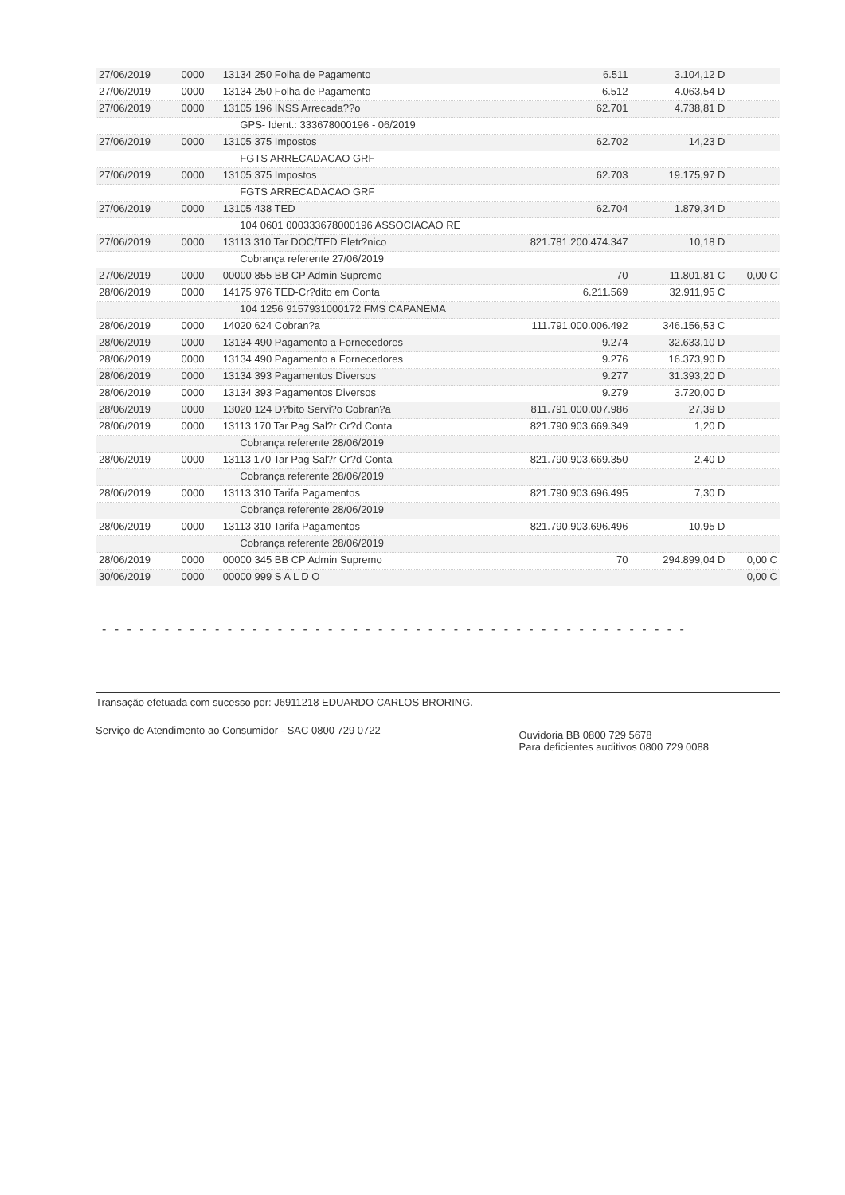| 27/06/2019 | 0000 | 13134 250 Folha de Pagamento | 6.511 | 3.104,12 D | |
| 27/06/2019 | 0000 | 13134 250 Folha de Pagamento | 6.512 | 4.063,54 D | |
| 27/06/2019 | 0000 | 13105 196 INSS Arrecada??o | 62.701 | 4.738,81 D | |
| | | GPS- Ident.: 333678000196 - 06/2019 | | | |
| 27/06/2019 | 0000 | 13105 375 Impostos | 62.702 | 14,23 D | |
| | | FGTS ARRECADACAO GRF | | | |
| 27/06/2019 | 0000 | 13105 375 Impostos | 62.703 | 19.175,97 D | |
| | | FGTS ARRECADACAO GRF | | | |
| 27/06/2019 | 0000 | 13105 438 TED | 62.704 | 1.879,34 D | |
| | | 104 0601 000333678000196 ASSOCIACAO RE | | | |
| 27/06/2019 | 0000 | 13113 310 Tar DOC/TED Eletr?nico | 821.781.200.474.347 | 10,18 D | |
| | | Cobrança referente 27/06/2019 | | | |
| 27/06/2019 | 0000 | 00000 855 BB CP Admin Supremo | 70 | 11.801,81 C | 0,00 C |
| 28/06/2019 | 0000 | 14175 976 TED-Cr?dito em Conta | 6.211.569 | 32.911,95 C | |
| | | 104 1256 9157931000172 FMS CAPANEMA | | | |
| 28/06/2019 | 0000 | 14020 624 Cobran?a | 111.791.000.006.492 | 346.156,53 C | |
| 28/06/2019 | 0000 | 13134 490 Pagamento a Fornecedores | 9.274 | 32.633,10 D | |
| 28/06/2019 | 0000 | 13134 490 Pagamento a Fornecedores | 9.276 | 16.373,90 D | |
| 28/06/2019 | 0000 | 13134 393 Pagamentos Diversos | 9.277 | 31.393,20 D | |
| 28/06/2019 | 0000 | 13134 393 Pagamentos Diversos | 9.279 | 3.720,00 D | |
| 28/06/2019 | 0000 | 13020 124 D?bito Servi?o Cobran?a | 811.791.000.007.986 | 27,39 D | |
| 28/06/2019 | 0000 | 13113 170 Tar Pag Sal?r Cr?d Conta | 821.790.903.669.349 | 1,20 D | |
| | | Cobrança referente 28/06/2019 | | | |
| 28/06/2019 | 0000 | 13113 170 Tar Pag Sal?r Cr?d Conta | 821.790.903.669.350 | 2,40 D | |
| | | Cobrança referente 28/06/2019 | | | |
| 28/06/2019 | 0000 | 13113 310 Tarifa Pagamentos | 821.790.903.696.495 | 7,30 D | |
| | | Cobrança referente 28/06/2019 | | | |
| 28/06/2019 | 0000 | 13113 310 Tarifa Pagamentos | 821.790.903.696.496 | 10,95 D | |
| | | Cobrança referente 28/06/2019 | | | |
| 28/06/2019 | 0000 | 00000 345 BB CP Admin Supremo | 70 | 294.899,04 D | 0,00 C |
| 30/06/2019 | 0000 | 00000 999 S A L D O | | | 0,00 C |
- - - - - - - - - - - - - - - - - - - - - - - - - - - - - - - - - - - - - - - - - - - - - - -
Transação efetuada com sucesso por: J6911218 EDUARDO CARLOS BRORING.
Serviço de Atendimento ao Consumidor - SAC 0800 729 0722
Ouvidoria BB 0800 729 5678
Para deficientes auditivos 0800 729 0088